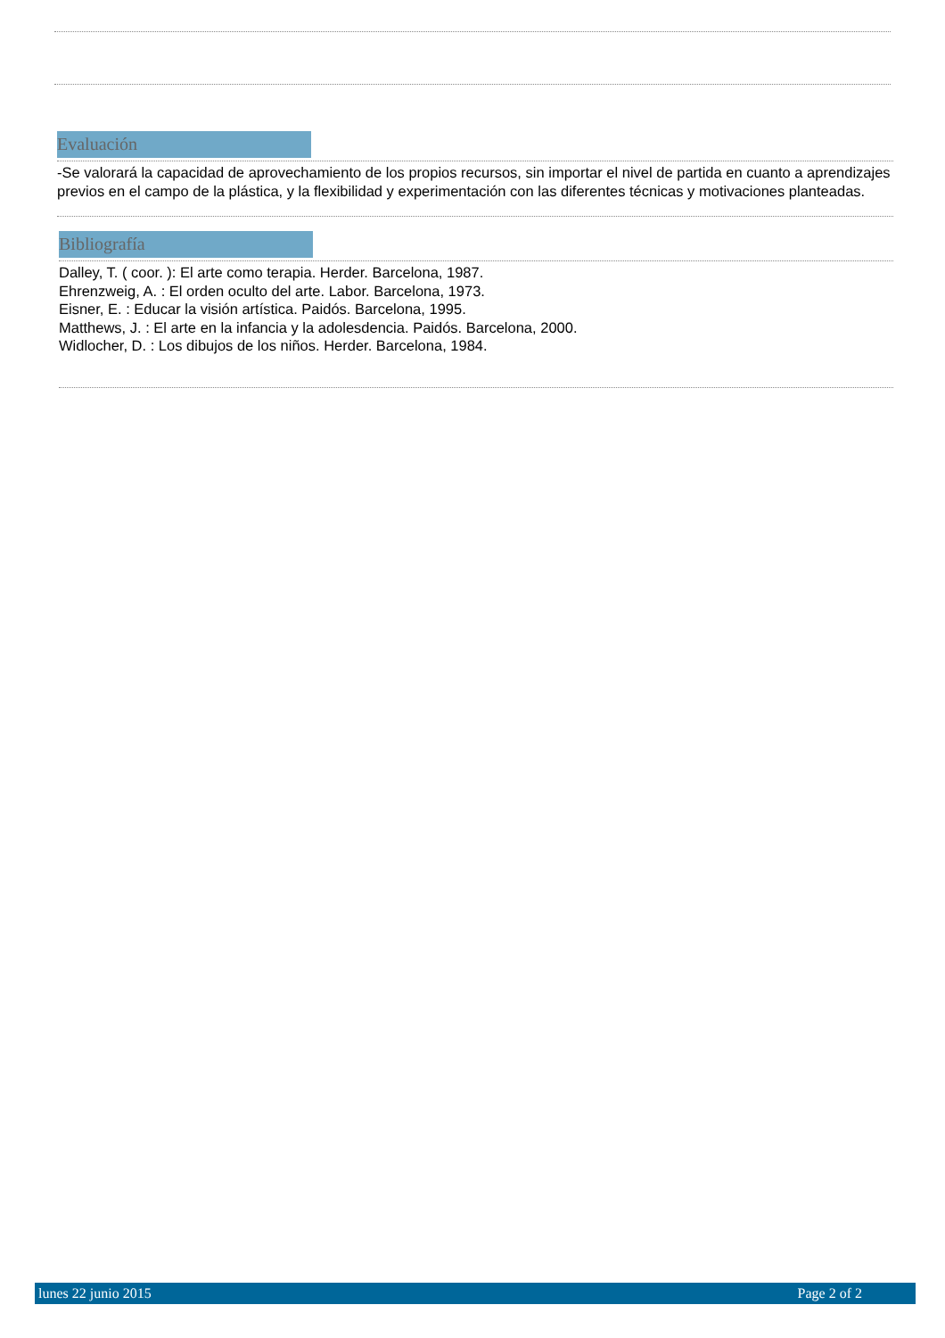Evaluación
-Se valorará la capacidad de aprovechamiento de los propios recursos, sin importar el nivel de partida en cuanto a aprendizajes previos en el campo de la plástica, y la flexibilidad y experimentación con las diferentes técnicas y motivaciones planteadas.
Bibliografía
Dalley, T. ( coor. ): El arte como terapia. Herder. Barcelona, 1987.
Ehrenzweig, A. : El orden oculto del arte. Labor. Barcelona, 1973.
Eisner, E. : Educar la visión artística. Paidós. Barcelona, 1995.
Matthews, J. : El arte en la infancia y la adolesdencia. Paidós. Barcelona, 2000.
Widlocher, D. : Los dibujos de los niños. Herder. Barcelona, 1984.
lunes 22 junio 2015 Page 2 of 2